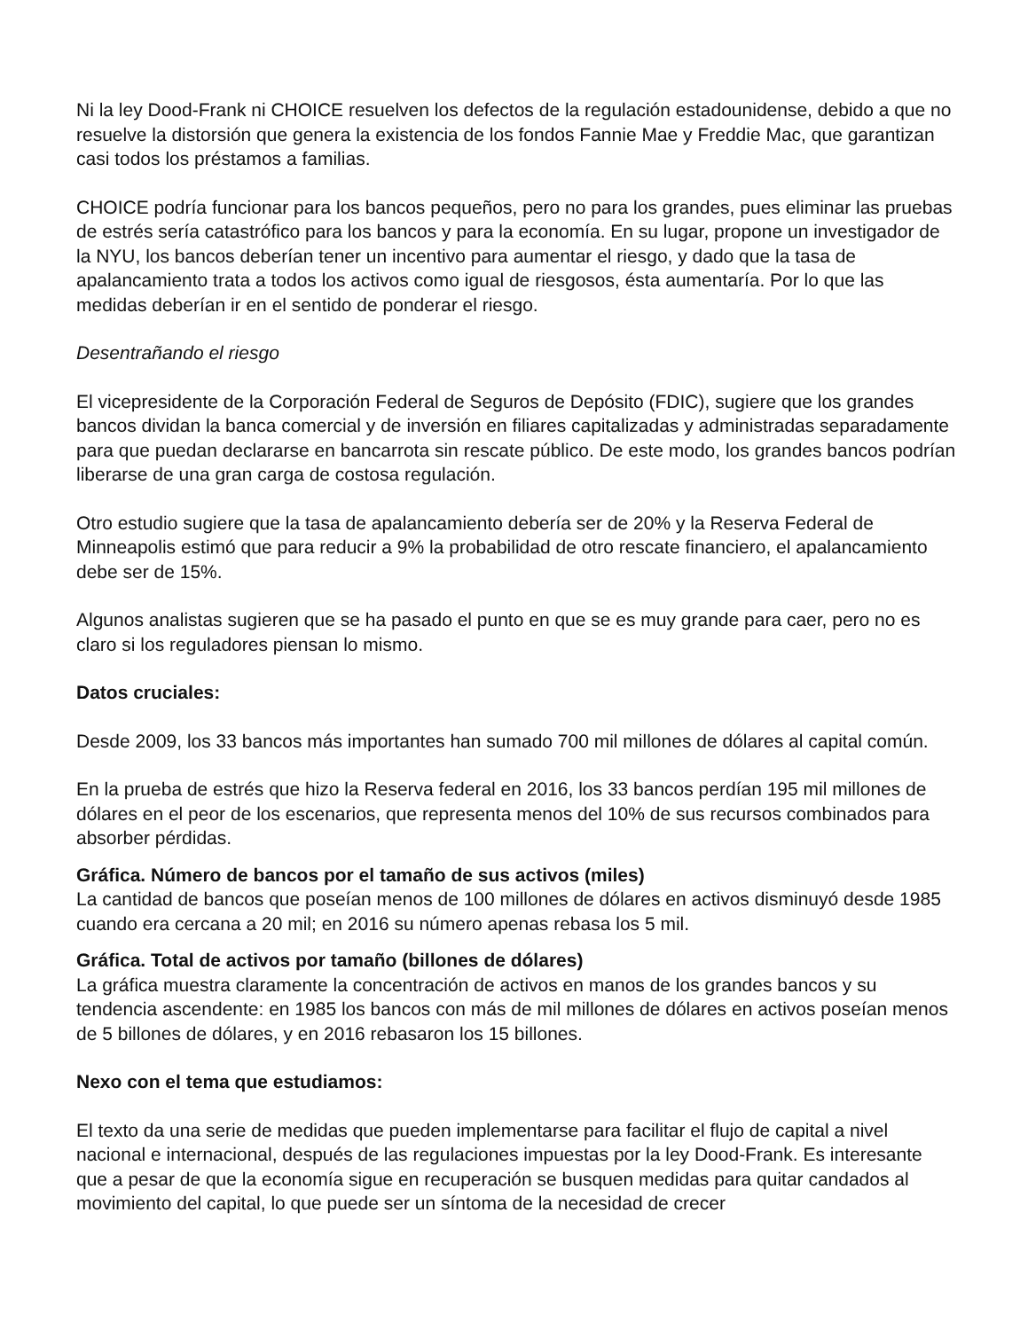Ni la ley Dood-Frank ni CHOICE resuelven los defectos de la regulación estadounidense, debido a que no resuelve la distorsión que genera la existencia de los fondos Fannie Mae y Freddie Mac, que garantizan casi todos los préstamos a familias.
CHOICE podría funcionar para los bancos pequeños, pero no para los grandes, pues eliminar las pruebas de estrés sería catastrófico para los bancos y para la economía. En su lugar, propone un investigador de la NYU, los bancos deberían tener un incentivo para aumentar el riesgo, y dado que la tasa de apalancamiento trata a todos los activos como igual de riesgosos, ésta aumentaría. Por lo que las medidas deberían ir en el sentido de ponderar el riesgo.
Desentrañando el riesgo
El vicepresidente de la Corporación Federal de Seguros de Depósito (FDIC), sugiere que los grandes bancos dividan la banca comercial y de inversión en filiares capitalizadas y administradas separadamente para que puedan declararse en bancarrota sin rescate público. De este modo, los grandes bancos podrían liberarse de una gran carga de costosa regulación.
Otro estudio sugiere que la tasa de apalancamiento debería ser de 20% y la Reserva Federal de Minneapolis estimó que para reducir a 9% la probabilidad de otro rescate financiero, el apalancamiento debe ser de 15%.
Algunos analistas sugieren que se ha pasado el punto en que se es muy grande para caer, pero no es claro si los reguladores piensan lo mismo.
Datos cruciales:
Desde 2009, los 33 bancos más importantes han sumado 700 mil millones de dólares al capital común.
En la prueba de estrés que hizo la Reserva federal en 2016, los 33 bancos perdían 195 mil millones de dólares en el peor de los escenarios, que representa menos del 10% de sus recursos combinados para absorber pérdidas.
Gráfica. Número de bancos por el tamaño de sus activos (miles)
La cantidad de bancos que poseían menos de 100 millones de dólares en activos disminuyó desde 1985 cuando era cercana a 20 mil; en 2016 su número apenas rebasa los 5 mil.
Gráfica. Total de activos por tamaño (billones de dólares)
La gráfica muestra claramente la concentración de activos en manos de los grandes bancos y su tendencia ascendente: en 1985 los bancos con más de mil millones de dólares en activos poseían menos de 5 billones de dólares, y en 2016 rebasaron los 15 billones.
Nexo con el tema que estudiamos:
El texto da una serie de medidas que pueden implementarse para facilitar el flujo de capital a nivel nacional e internacional, después de las regulaciones impuestas por la ley Dood-Frank. Es interesante que a pesar de que la economía sigue en recuperación se busquen medidas para quitar candados al movimiento del capital, lo que puede ser un síntoma de la necesidad de crecer